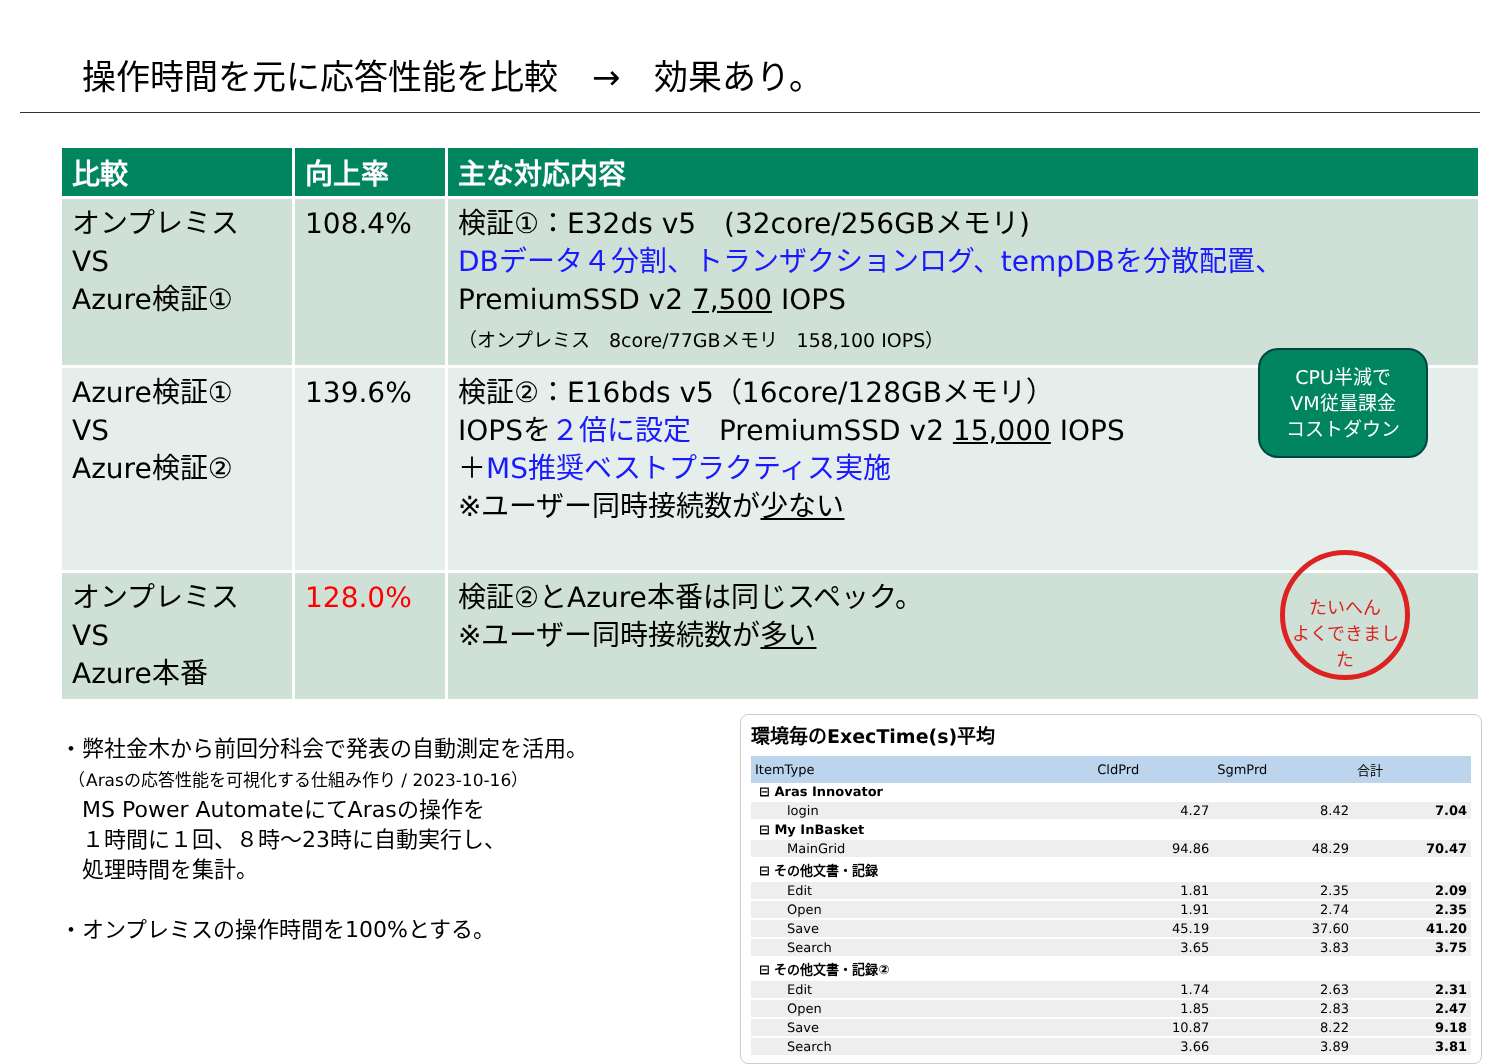操作時間を元に応答性能を比較　→　効果あり。
| 比較 | 向上率 | 主な対応内容 |
| --- | --- | --- |
| オンプレミス VS Azure検証① | 108.4% | 検証①：E32ds v5 (32core/256GBメモリ) DBデータ４分割、トランザクションログ、tempDBを分散配置、 PremiumSSD v2 7,500 IOPS （オンプレミス 8core/77GBメモリ 158,100 IOPS） |
| Azure検証① VS Azure検証② | 139.6% | 検証②：E16bds v5（16core/128GBメモリ） IOPSを ２倍に設定 PremiumSSD v2 15,000 IOPS ＋ MS推奨ベストプラクティス実施 ※ユーザー同時接続数が 少ない |
| オンプレミス VS Azure本番 | 128.0% | 検証②とAzure本番は同じスペック。 ※ユーザー同時接続数が 多い |
CPU半減で
VM従量課金
コストダウン
たいへん
よくできました
・弊社金木から前回分科会で発表の自動測定を活用。
　（Arasの応答性能を可視化する仕組み作り / 2023-10-16）
　MS Power AutomateにてArasの操作を
　１時間に１回、８時～23時に自動実行し、
　処理時間を集計。
・オンプレミスの操作時間を100%とする。
環境毎のExecTime(s)平均
| ItemType | CldPrd | SgmPrd | 合計 |
| --- | --- | --- | --- |
| ⊟ Aras Innovator | | | |
| login | 4.27 | 8.42 | 7.04 |
| ⊟ My InBasket | | | |
| MainGrid | 94.86 | 48.29 | 70.47 |
| ⊟ その他文書・記録 | | | |
| Edit | 1.81 | 2.35 | 2.09 |
| Open | 1.91 | 2.74 | 2.35 |
| Save | 45.19 | 37.60 | 41.20 |
| Search | 3.65 | 3.83 | 3.75 |
| ⊟ その他文書・記録② | | | |
| Edit | 1.74 | 2.63 | 2.31 |
| Open | 1.85 | 2.83 | 2.47 |
| Save | 10.87 | 8.22 | 9.18 |
| Search | 3.66 | 3.89 | 3.81 |